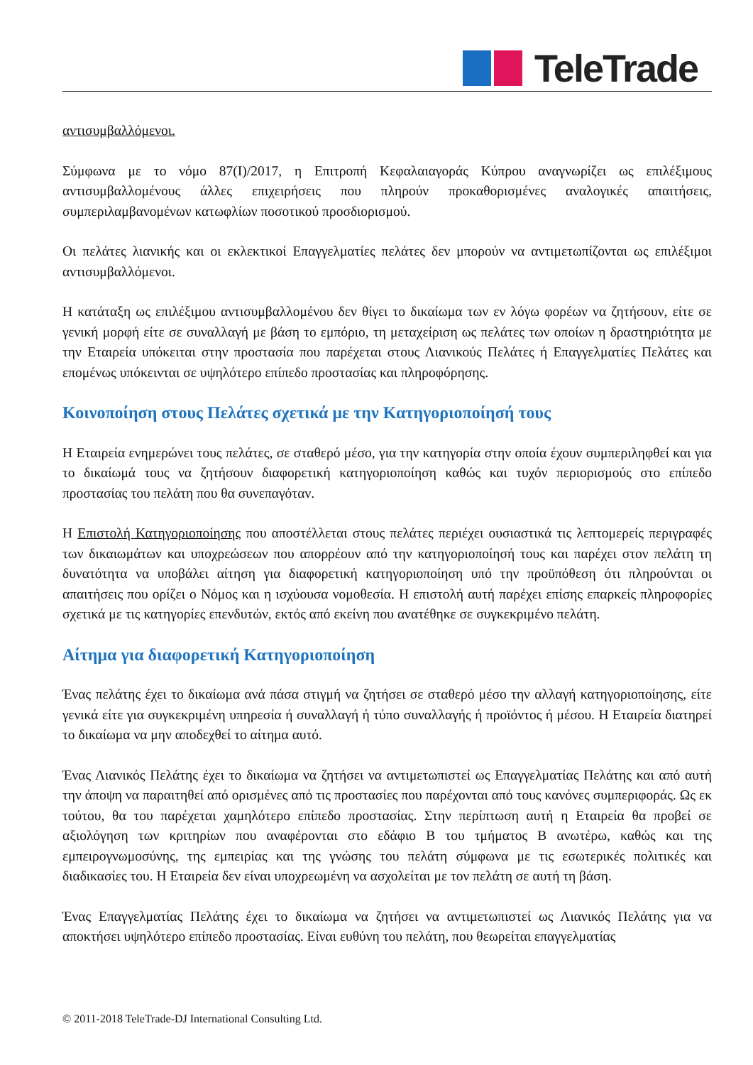TeleTrade
αντισυμβαλλόμενοι.
Σύμφωνα με το νόμο 87(I)/2017, η Επιτροπή Κεφαλαιαγοράς Κύπρου αναγνωρίζει ως επιλέξιμους αντισυμβαλλομένους άλλες επιχειρήσεις που πληρούν προκαθορισμένες αναλογικές απαιτήσεις, συμπεριλαμβανομένων κατωφλίων ποσοτικού προσδιορισμού.
Οι πελάτες λιανικής και οι εκλεκτικοί Επαγγελματίες πελάτες δεν μπορούν να αντιμετωπίζονται ως επιλέξιμοι αντισυμβαλλόμενοι.
Η κατάταξη ως επιλέξιμου αντισυμβαλλομένου δεν θίγει το δικαίωμα των εν λόγω φορέων να ζητήσουν, είτε σε γενική μορφή είτε σε συναλλαγή με βάση το εμπόριο, τη μεταχείριση ως πελάτες των οποίων η δραστηριότητα με την Εταιρεία υπόκειται στην προστασία που παρέχεται στους Λιανικούς Πελάτες ή Επαγγελματίες Πελάτες και επομένως υπόκεινται σε υψηλότερο επίπεδο προστασίας και πληροφόρησης.
Κοινοποίηση στους Πελάτες σχετικά με την Κατηγοριοποίησή τους
Η Εταιρεία ενημερώνει τους πελάτες, σε σταθερό μέσο, για την κατηγορία στην οποία έχουν συμπεριληφθεί και για το δικαίωμά τους να ζητήσουν διαφορετική κατηγοριοποίηση καθώς και τυχόν περιορισμούς στο επίπεδο προστασίας του πελάτη που θα συνεπαγόταν.
Η Επιστολή Κατηγοριοποίησης που αποστέλλεται στους πελάτες περιέχει ουσιαστικά τις λεπτομερείς περιγραφές των δικαιωμάτων και υποχρεώσεων που απορρέουν από την κατηγοριοποίησή τους και παρέχει στον πελάτη τη δυνατότητα να υποβάλει αίτηση για διαφορετική κατηγοριοποίηση υπό την προϋπόθεση ότι πληρούνται οι απαιτήσεις που ορίζει ο Νόμος και η ισχύουσα νομοθεσία. Η επιστολή αυτή παρέχει επίσης επαρκείς πληροφορίες σχετικά με τις κατηγορίες επενδυτών, εκτός από εκείνη που ανατέθηκε σε συγκεκριμένο πελάτη.
Αίτημα για διαφορετική Κατηγοριοποίηση
Ένας πελάτης έχει το δικαίωμα ανά πάσα στιγμή να ζητήσει σε σταθερό μέσο την αλλαγή κατηγοριοποίησης, είτε γενικά είτε για συγκεκριμένη υπηρεσία ή συναλλαγή ή τύπο συναλλαγής ή προϊόντος ή μέσου. Η Εταιρεία διατηρεί το δικαίωμα να μην αποδεχθεί το αίτημα αυτό.
Ένας Λιανικός Πελάτης έχει το δικαίωμα να ζητήσει να αντιμετωπιστεί ως Επαγγελματίας Πελάτης και από αυτή την άποψη να παραιτηθεί από ορισμένες από τις προστασίες που παρέχονται από τους κανόνες συμπεριφοράς. Ως εκ τούτου, θα του παρέχεται χαμηλότερο επίπεδο προστασίας. Στην περίπτωση αυτή η Εταιρεία θα προβεί σε αξιολόγηση των κριτηρίων που αναφέρονται στο εδάφιο Β του τμήματος Β ανωτέρω, καθώς και της εμπειρογνωμοσύνης, της εμπειρίας και της γνώσης του πελάτη σύμφωνα με τις εσωτερικές πολιτικές και διαδικασίες του. Η Εταιρεία δεν είναι υποχρεωμένη να ασχολείται με τον πελάτη σε αυτή τη βάση.
Ένας Επαγγελματίας Πελάτης έχει το δικαίωμα να ζητήσει να αντιμετωπιστεί ως Λιανικός Πελάτης για να αποκτήσει υψηλότερο επίπεδο προστασίας. Είναι ευθύνη του πελάτη, που θεωρείται επαγγελματίας
© 2011-2018 TeleTrade-DJ International Consulting Ltd.